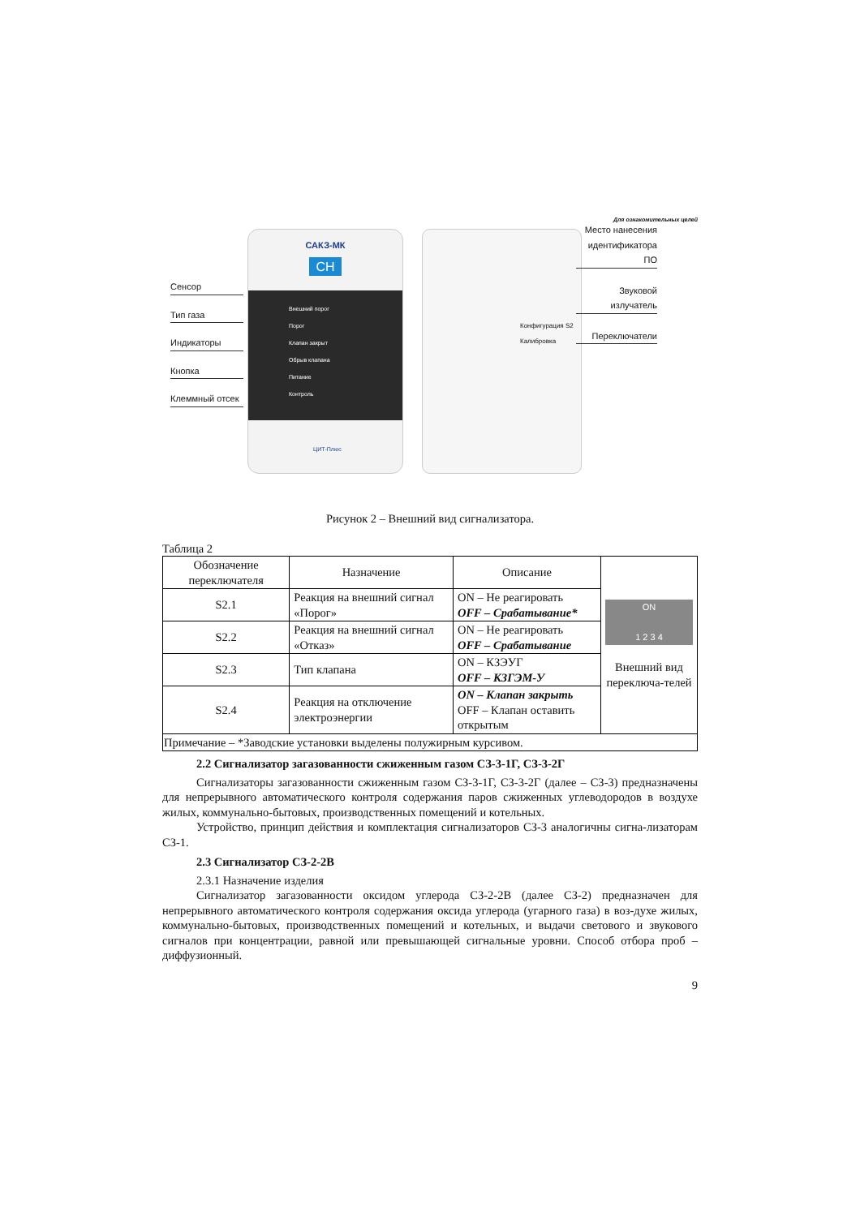Для ознакомительных целей
Сенсор
Тип газа
Индикаторы
Кнопка
Клеммный отсек
САКЗ-МК
CH
Внешний порог
Порог
Клапан закрыт
Обрыв клапана
Питание
Контроль
ЦИТ-Плюс
Конфигурация S2 Калибровка
Место нанесения идентификатора ПО
Звуковой излучатель
Переключатели
Рисунок 2 – Внешний вид сигнализатора.
Таблица 2
| Обозначение переключателя | Назначение | Описание | ON 1 2 3 4 Внешний вид переключа-телей |
| --- | --- | --- | --- |
| S2.1 | Реакция на внешний сигнал «Порог» | ON – Не реагировать OFF – Срабатывание* | |
| S2.2 | Реакция на внешний сигнал «Отказ» | ON – Не реагировать OFF – Срабатывание | |
| S2.3 | Тип клапана | ON – КЗЭУГ OFF – КЗГЭМ-У | |
| S2.4 | Реакция на отключение электроэнергии | ON – Клапан закрыть OFF – Клапан оставить открытым | |
| Примечание – *Заводские установки выделены полужирным курсивом. | | | |
2.2 Сигнализатор загазованности сжиженным газом СЗ-3-1Г, СЗ-3-2Г
Сигнализаторы загазованности сжиженным газом СЗ-3-1Г, СЗ-3-2Г (далее – СЗ-3) предназначены для непрерывного автоматического контроля содержания паров сжиженных углеводородов в воздухе жилых, коммунально-бытовых, производственных помещений и котельных.
Устройство, принцип действия и комплектация сигнализаторов СЗ-3 аналогичны сигна-лизаторам СЗ-1.
2.3 Сигнализатор СЗ-2-2В
2.3.1 Назначение изделия
Сигнализатор загазованности оксидом углерода СЗ-2-2В (далее СЗ-2) предназначен для непрерывного автоматического контроля содержания оксида углерода (угарного газа) в воз-духе жилых, коммунально-бытовых, производственных помещений и котельных, и выдачи светового и звукового сигналов при концентрации, равной или превышающей сигнальные уровни. Способ отбора проб – диффузионный.
9